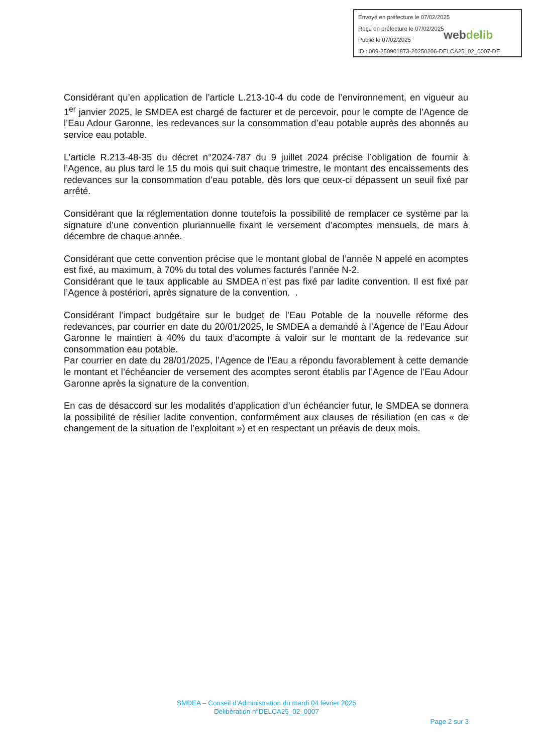Envoyé en préfecture le 07/02/2025
Reçu en préfecture le 07/02/2025
Publié le 07/02/2025
ID : 009-250901873-20250206-DELCA25_02_0007-DE
webdelib
Considérant qu’en application de l’article L.213-10-4 du code de l’environnement, en vigueur au 1<sup>er</sup> janvier 2025, le SMDEA est chargé de facturer et de percevoir, pour le compte de l’Agence de l’Eau Adour Garonne, les redevances sur la consommation d’eau potable auprès des abonnés au service eau potable.
L’article R.213-48-35 du décret n°2024-787 du 9 juillet 2024 précise l’obligation de fournir à l’Agence, au plus tard le 15 du mois qui suit chaque trimestre, le montant des encaissements des redevances sur la consommation d’eau potable, dès lors que ceux-ci dépassent un seuil fixé par arrêté.
Considérant que la réglementation donne toutefois la possibilité de remplacer ce système par la signature d’une convention pluriannuelle fixant le versement d’acomptes mensuels, de mars à décembre de chaque année.
Considérant que cette convention précise que le montant global de l’année N appelé en acomptes est fixé, au maximum, à 70% du total des volumes facturés l’année N-2.
Considérant que le taux applicable au SMDEA n’est pas fixé par ladite convention. Il est fixé par l’Agence à postériori, après signature de la convention. .
Considérant l’impact budgétaire sur le budget de l’Eau Potable de la nouvelle réforme des redevances, par courrier en date du 20/01/2025, le SMDEA a demandé à l’Agence de l’Eau Adour Garonne le maintien à 40% du taux d’acompte à valoir sur le montant de la redevance sur consommation eau potable.
Par courrier en date du 28/01/2025, l’Agence de l’Eau a répondu favorablement à cette demande le montant et l’échéancier de versement des acomptes seront établis par l’Agence de l’Eau Adour Garonne après la signature de la convention.
En cas de désaccord sur les modalités d’application d’un échéancier futur, le SMDEA se donnera la possibilité de résilier ladite convention, conformément aux clauses de résiliation (en cas « de changement de la situation de l’exploitant ») et en respectant un préavis de deux mois.
SMDEA – Conseil d’Administration du mardi 04 février 2025
Délibération n°DELCA25_02_0007
Page 2 sur 3